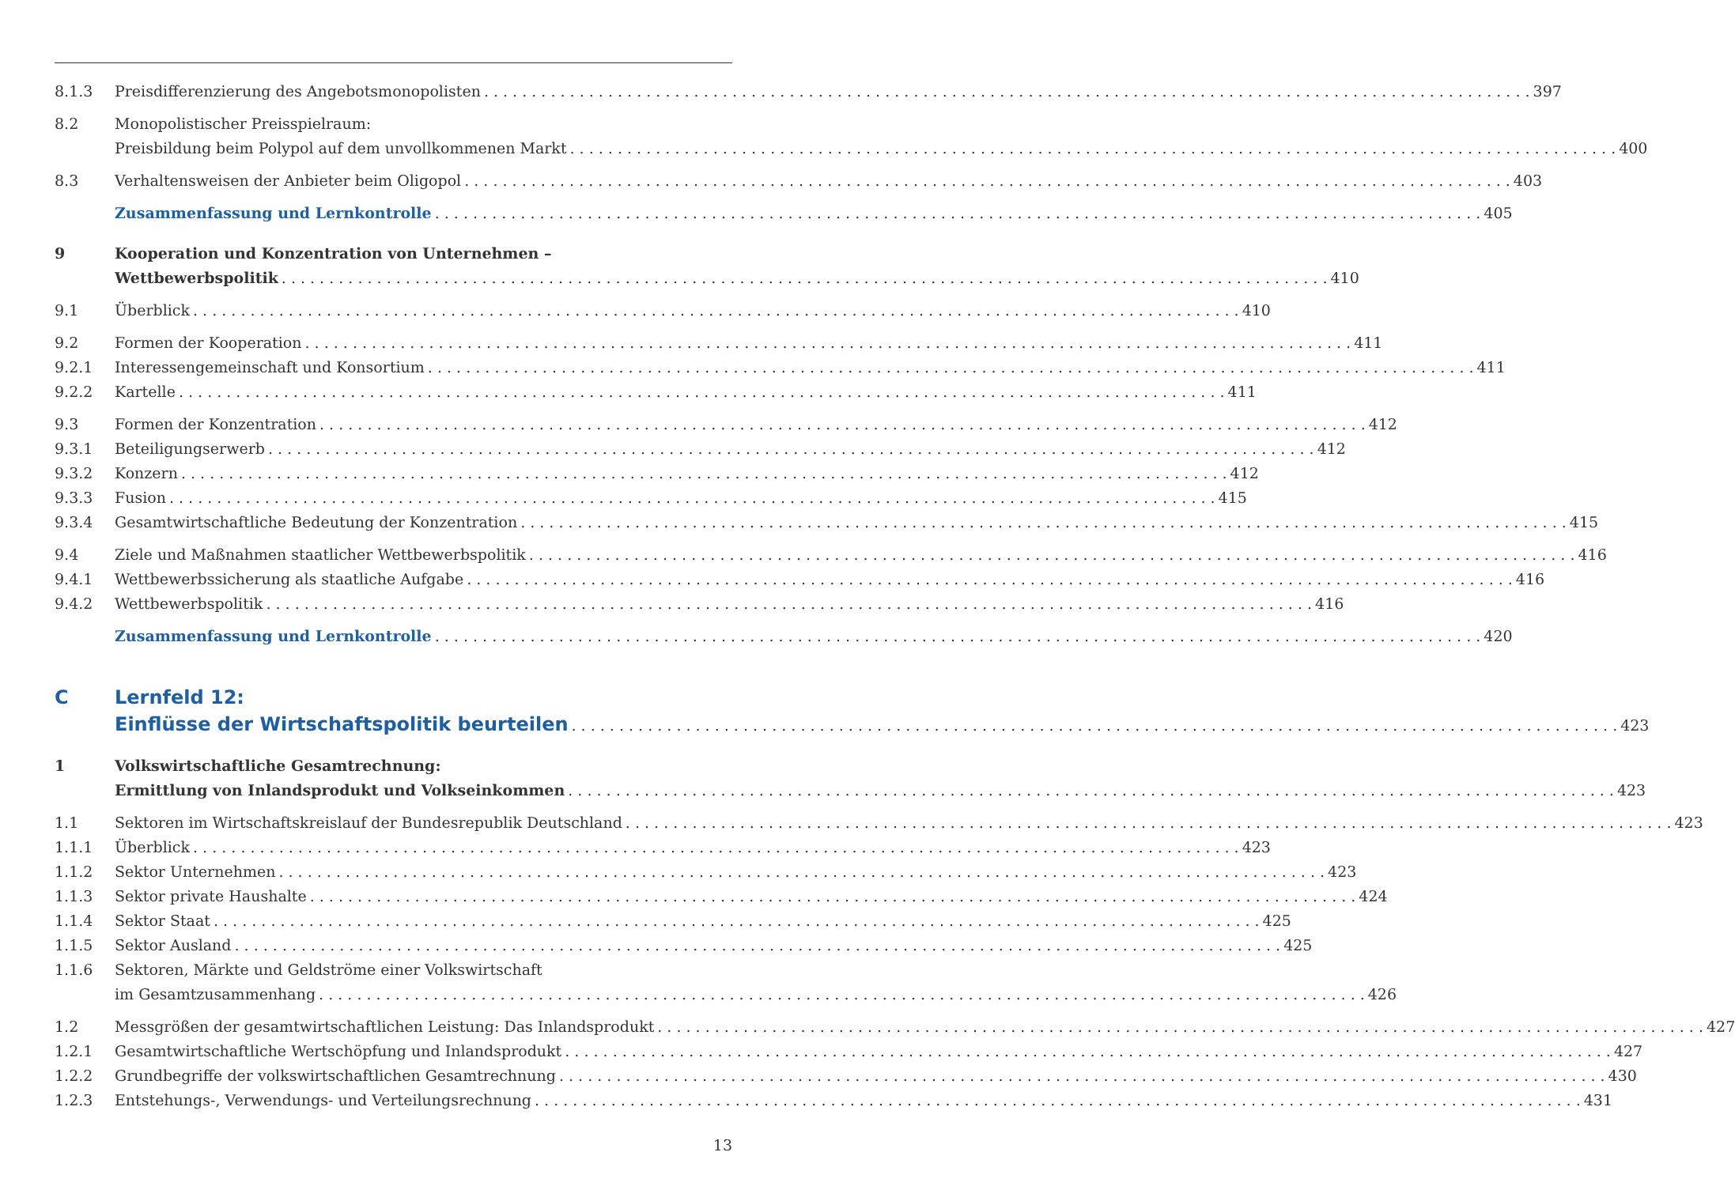8.1.3 Preisdifferenzierung des Angebotsmonopolisten 397
8.2 Monopolistischer Preisspielraum:
Preisbildung beim Polypol auf dem unvollkommenen Markt 400
8.3 Verhaltensweisen der Anbieter beim Oligopol 403
Zusammenfassung und Lernkontrolle 405
9 Kooperation und Konzentration von Unternehmen –
Wettbewerbspolitik 410
9.1 Überblick 410
9.2 Formen der Kooperation 411
9.2.1 Interessengemeinschaft und Konsortium 411
9.2.2 Kartelle 411
9.3 Formen der Konzentration 412
9.3.1 Beteiligungserwerb 412
9.3.2 Konzern 412
9.3.3 Fusion 415
9.3.4 Gesamtwirtschaftliche Bedeutung der Konzentration 415
9.4 Ziele und Maßnahmen staatlicher Wettbewerbspolitik 416
9.4.1 Wettbewerbssicherung als staatliche Aufgabe 416
9.4.2 Wettbewerbspolitik 416
Zusammenfassung und Lernkontrolle 420
C Lernfeld 12:
Einflüsse der Wirtschaftspolitik beurteilen 423
1 Volkswirtschaftliche Gesamtrechnung:
Ermittlung von Inlandsprodukt und Volkseinkommen 423
1.1 Sektoren im Wirtschaftskreislauf der Bundesrepublik Deutschland 423
1.1.1 Überblick 423
1.1.2 Sektor Unternehmen 423
1.1.3 Sektor private Haushalte 424
1.1.4 Sektor Staat 425
1.1.5 Sektor Ausland 425
1.1.6 Sektoren, Märkte und Geldströme einer Volkswirtschaft
im Gesamtzusammenhang 426
1.2 Messgrößen der gesamtwirtschaftlichen Leistung: Das Inlandsprodukt 427
1.2.1 Gesamtwirtschaftliche Wertschöpfung und Inlandsprodukt 427
1.2.2 Grundbegriffe der volkswirtschaftlichen Gesamtrechnung 430
1.2.3 Entstehungs-, Verwendungs- und Verteilungsrechnung 431
13